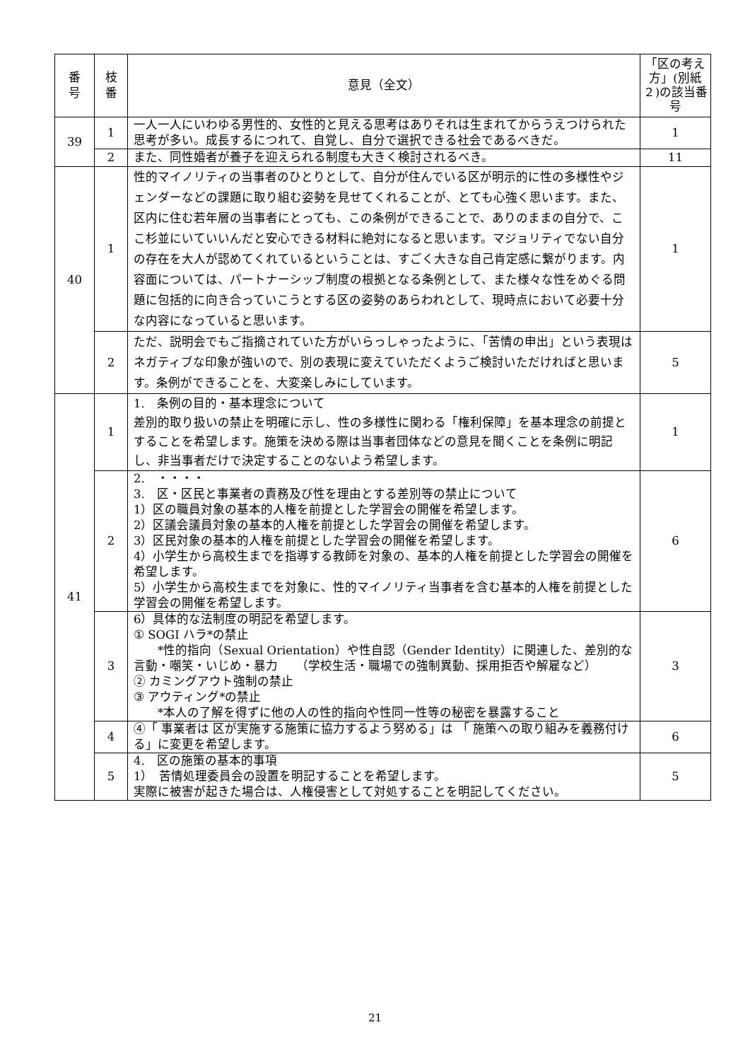| 番 号 | 枝 番 | 意見（全文） | 「区の考え方」(別紙２)の該当番号 |
| --- | --- | --- | --- |
| 39 | 1 | 一人一人にいわゆる男性的、女性的と見える思考はありそれは生まれてからうえつけられた思考が多い。成長するにつれて、自覚し、自分で選択できる社会であるべきだ。 | 1 |
| | 2 | また、同性婚者が養子を迎えられる制度も大きく検討されるべき。 | 11 |
| 40 | 1 | 性的マイノリティの当事者のひとりとして、自分が住んでいる区が明示的に性の多様性やジェンダーなどの課題に取り組む姿勢を見せてくれることが、とても心強く思います。また、区内に住む若年層の当事者にとっても、この条例ができることで、ありのままの自分で、ここ杉並にいていいんだと安心できる材料に絶対になると思います。マジョリティでない自分の存在を大人が認めてくれているということは、すごく大きな自己肯定感に繋がります。内容面については、パートナーシップ制度の根拠となる条例として、また様々な性をめぐる問題に包括的に向き合っていこうとする区の姿勢のあらわれとして、現時点において必要十分な内容になっていると思います。 | 1 |
| | 2 | ただ、説明会でもご指摘されていた方がいらっしゃったように、「苦情の申出」という表現はネガティブな印象が強いので、別の表現に変えていただくようご検討いただければと思います。条例ができることを、大変楽しみにしています。 | 5 |
| 41 | 1 | 1. 条例の目的・基本理念について 差別的取り扱いの禁止を明確に示し、性の多様性に関わる「権利保障」を基本理念の前提とすることを希望します。施策を決める際は当事者団体などの意見を聞くことを条例に明記し、非当事者だけで決定することのないよう希望します。 | 1 |
| | 2 | 2. ・・・・ 3. 区・区民と事業者の責務及び性を理由とする差別等の禁止について 1）区の職員対象の基本的人権を前提とした学習会の開催を希望します。 2）区議会議員対象の基本的人権を前提とした学習会の開催を希望します。 3）区民対象の基本的人権を前提とした学習会の開催を希望します。 4）小学生から高校生までを指導する教師を対象の、基本的人権を前提とした学習会の開催を希望します。 5）小学生から高校生までを対象に、性的マイノリティ当事者を含む基本的人権を前提とした学習会の開催を希望します。 | 6 |
| | 3 | 6）具体的な法制度の明記を希望します。 ① SOGI ハラ*の禁止 *性的指向（Sexual Orientation）や性自認（Gender Identity）に関連した、差別的な言動・嘲笑・いじめ・暴力 （学校生活・職場での強制異動、採用拒否や解雇など） ② カミングアウト強制の禁止 ③ アウティング*の禁止 *本人の了解を得ずに他の人の性的指向や性同一性等の秘密を暴露すること | 3 |
| | 4 | ④「 事業者は 区が実施する施策に協力するよう努める」は 「 施策への取り組みを義務付ける」に変更を希望します。 | 6 |
| | 5 | 4. 区の施策の基本的事項 1） 苦情処理委員会の設置を明記することを希望します。 実際に被害が起きた場合は、人権侵害として対処することを明記してください。 | 5 |
21